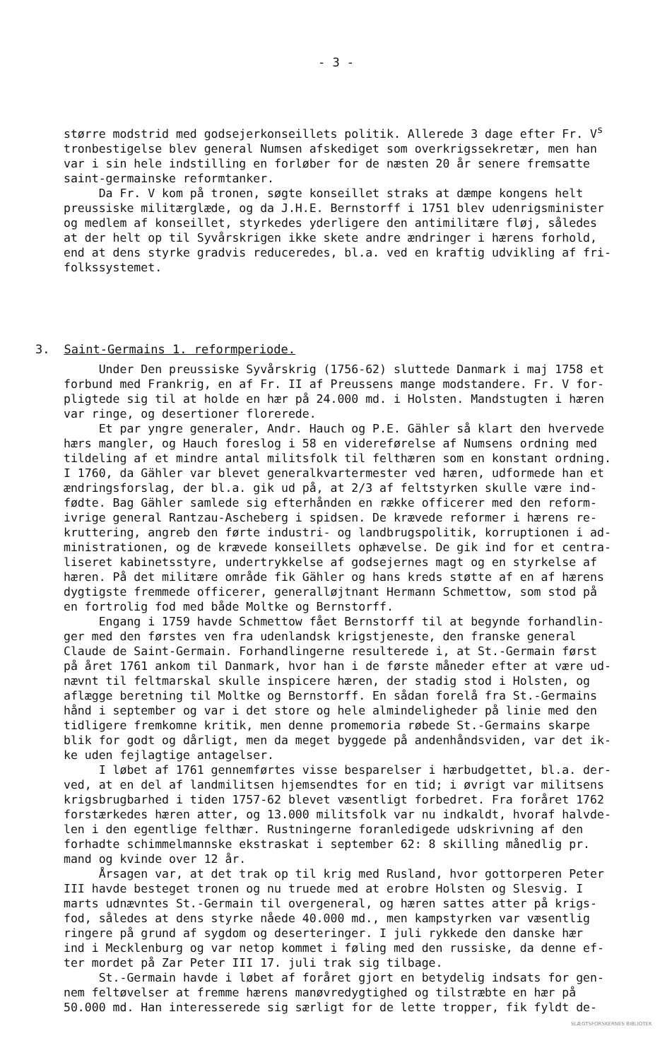- 3 -
større modstrid med godsejerkonseillets politik. Allerede 3 dage efter Fr. V<sup>s</sup> tronbestigelse blev general Numsen afskediget som overkrigssekretær, men han var i sin hele indstilling en forløber for de næsten 20 år senere fremsatte saint-germainske reformtanker. Da Fr. V kom på tronen, søgte konseillet straks at dæmpe kongens helt preussiske militærglæde, og da J.H.E. Bernstorff i 1751 blev udenrigsminister og medlem af konseillet, styrkedes yderligere den antimilitære fløj, således at der helt op til Syvårskrigen ikke skete andre ændringer i hærens forhold, end at dens styrke gradvis reduceredes, bl.a. ved en kraftig udvikling af fri- folkssystemet.
3. Saint-Germains 1. reformperiode.
Under Den preussiske Syvårskrig (1756-62) sluttede Danmark i maj 1758 et forbund med Frankrig, en af Fr. II af Preussens mange modstandere. Fr. V for- pligtede sig til at holde en hær på 24.000 md. i Holsten. Mandstugten i hæren var ringe, og desertioner florerede. Et par yngre generaler, Andr. Hauch og P.E. Gähler så klart den hvervede hærs mangler, og Hauch foreslog i 58 en videreførelse af Numsens ordning med tildeling af et mindre antal militsfolk til felthæren som en konstant ordning. I 1760, da Gähler var blevet generalkvartermester ved hæren, udformede han et ændringsforslag, der bl.a. gik ud på, at 2/3 af feltstyrken skulle være ind- fødte. Bag Gähler samlede sig efterhånden en række officerer med den reform- ivrige general Rantzau-Ascheberg i spidsen. De krævede reformer i hærens re- kruttering, angreb den førte industri- og landbrugspolitik, korruptionen i ad- ministrationen, og de krævede konseillets ophævelse. De gik ind for et centra- liseret kabinetsstyre, undertrykkelse af godsejernes magt og en styrkelse af hæren. På det militære område fik Gähler og hans kreds støtte af en af hærens dygtigste fremmede officerer, generalløjtnant Hermann Schmettow, som stod på en fortrolig fod med både Moltke og Bernstorff. Engang i 1759 havde Schmettow fået Bernstorff til at begynde forhandlin- ger med den førstes ven fra udenlandsk krigstjeneste, den franske general Claude de Saint-Germain. Forhandlingerne resulterede i, at St.-Germain først på året 1761 ankom til Danmark, hvor han i de første måneder efter at være ud- nævnt til feltmarskal skulle inspicere hæren, der stadig stod i Holsten, og aflægge beretning til Moltke og Bernstorff. En sådan forelå fra St.-Germains hånd i september og var i det store og hele almindeligheder på linie med den tidligere fremkomne kritik, men denne promemoria røbede St.-Germains skarpe blik for godt og dårligt, men da meget byggede på andenhåndsviden, var det ik- ke uden fejlagtige antagelser. I løbet af 1761 gennemførtes visse besparelser i hærbudgettet, bl.a. der- ved, at en del af landmilitsen hjemsendtes for en tid; i øvrigt var militsens krigsbrugbarhed i tiden 1757-62 blevet væsentligt forbedret. Fra foråret 1762 forstærkedes hæren atter, og 13.000 militsfolk var nu indkaldt, hvoraf halvde- len i den egentlige felthær. Rustningerne foranledigede udskrivning af den forhadte schimmelmannske ekstraskat i september 62: 8 skilling månedlig pr. mand og kvinde over 12 år. Årsagen var, at det trak op til krig med Rusland, hvor gottorperen Peter III havde besteget tronen og nu truede med at erobre Holsten og Slesvig. I marts udnævntes St.-Germain til overgeneral, og hæren sattes atter på krigs- fod, således at dens styrke nåede 40.000 md., men kampstyrken var væsentlig ringere på grund af sygdom og deserteringer. I juli rykkede den danske hær ind i Mecklenburg og var netop kommet i føling med den russiske, da denne ef- ter mordet på Zar Peter III 17. juli trak sig tilbage. St.-Germain havde i løbet af foråret gjort en betydelig indsats for gen- nem feltøvelser at fremme hærens manøvredygtighed og tilstræbte en hær på 50.000 md. Han interesserede sig særligt for de lette tropper, fik fyldt de-
SLÆGTSFORSKERNES BIBLIOTEK